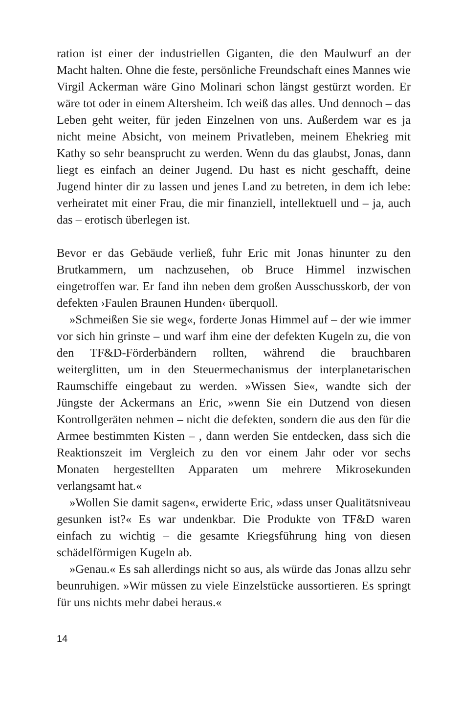ration ist einer der industriellen Giganten, die den Maulwurf an der Macht halten. Ohne die feste, persönliche Freundschaft eines Mannes wie Virgil Ackerman wäre Gino Molinari schon längst gestürzt worden. Er wäre tot oder in einem Altersheim. Ich weiß das alles. Und dennoch – das Leben geht weiter, für jeden Einzelnen von uns. Außerdem war es ja nicht meine Absicht, von meinem Privatleben, meinem Ehekrieg mit Kathy so sehr beansprucht zu werden. Wenn du das glaubst, Jonas, dann liegt es einfach an deiner Jugend. Du hast es nicht geschafft, deine Jugend hinter dir zu lassen und jenes Land zu betreten, in dem ich lebe: verheiratet mit einer Frau, die mir finanziell, intellektuell und – ja, auch das – erotisch überlegen ist.
Bevor er das Gebäude verließ, fuhr Eric mit Jonas hinunter zu den Brutkammern, um nachzusehen, ob Bruce Himmel inzwischen eingetroffen war. Er fand ihn neben dem großen Ausschusskorb, der von defekten ›Faulen Braunen Hunden‹ überquoll.
»Schmeißen Sie sie weg«, forderte Jonas Himmel auf – der wie immer vor sich hin grinste – und warf ihm eine der defekten Kugeln zu, die von den TF&D-Förderbändern rollten, während die brauchbaren weiterglitten, um in den Steuermechanismus der interplanetarischen Raumschiffe eingebaut zu werden. »Wissen Sie«, wandte sich der Jüngste der Ackermans an Eric, »wenn Sie ein Dutzend von diesen Kontrollgeräten nehmen – nicht die defekten, sondern die aus den für die Armee bestimmten Kisten – , dann werden Sie entdecken, dass sich die Reaktionszeit im Vergleich zu den vor einem Jahr oder vor sechs Monaten hergestellten Apparaten um mehrere Mikrosekunden verlangsamt hat.«
»Wollen Sie damit sagen«, erwiderte Eric, »dass unser Qualitätsniveau gesunken ist?« Es war undenkbar. Die Produkte von TF&D waren einfach zu wichtig – die gesamte Kriegsführung hing von diesen schädelförmigen Kugeln ab.
»Genau.« Es sah allerdings nicht so aus, als würde das Jonas allzu sehr beunruhigen. »Wir müssen zu viele Einzelstücke aussortieren. Es springt für uns nichts mehr dabei heraus.«
14